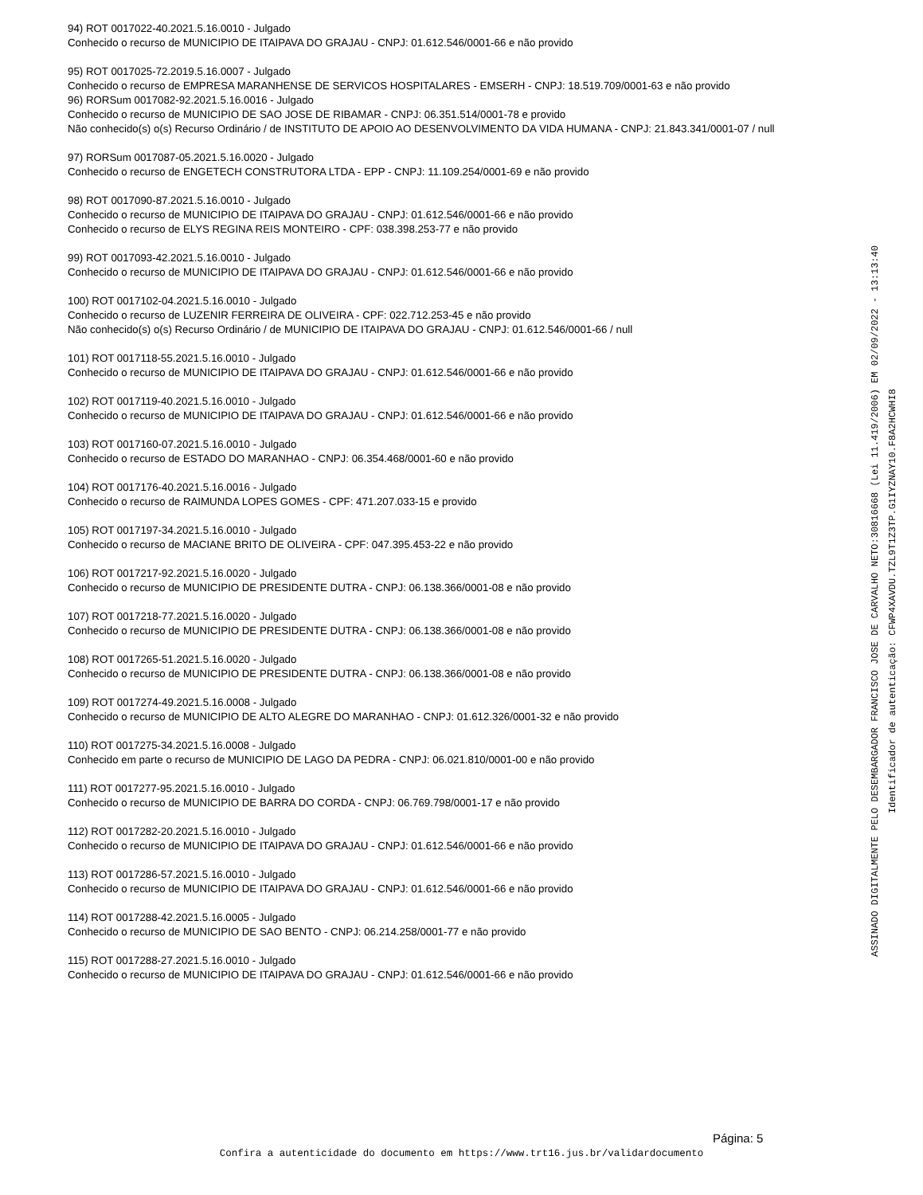94) ROT 0017022-40.2021.5.16.0010 - Julgado
Conhecido o recurso de MUNICIPIO DE ITAIPAVA DO GRAJAU - CNPJ: 01.612.546/0001-66 e não provido
95) ROT 0017025-72.2019.5.16.0007 - Julgado
Conhecido o recurso de EMPRESA MARANHENSE DE SERVICOS HOSPITALARES - EMSERH - CNPJ: 18.519.709/0001-63 e não provido
96) RORSum 0017082-92.2021.5.16.0016 - Julgado
Conhecido o recurso de MUNICIPIO DE SAO JOSE DE RIBAMAR - CNPJ: 06.351.514/0001-78 e provido
Não conhecido(s) o(s) Recurso Ordinário / de INSTITUTO DE APOIO AO DESENVOLVIMENTO DA VIDA HUMANA - CNPJ: 21.843.341/0001-07 / null
97) RORSum 0017087-05.2021.5.16.0020 - Julgado
Conhecido o recurso de ENGETECH CONSTRUTORA LTDA - EPP - CNPJ: 11.109.254/0001-69 e não provido
98) ROT 0017090-87.2021.5.16.0010 - Julgado
Conhecido o recurso de MUNICIPIO DE ITAIPAVA DO GRAJAU - CNPJ: 01.612.546/0001-66 e não provido
Conhecido o recurso de ELYS REGINA REIS MONTEIRO - CPF: 038.398.253-77 e não provido
99) ROT 0017093-42.2021.5.16.0010 - Julgado
Conhecido o recurso de MUNICIPIO DE ITAIPAVA DO GRAJAU - CNPJ: 01.612.546/0001-66 e não provido
100) ROT 0017102-04.2021.5.16.0010 - Julgado
Conhecido o recurso de LUZENIR FERREIRA DE OLIVEIRA - CPF: 022.712.253-45 e não provido
Não conhecido(s) o(s) Recurso Ordinário / de MUNICIPIO DE ITAIPAVA DO GRAJAU - CNPJ: 01.612.546/0001-66 / null
101) ROT 0017118-55.2021.5.16.0010 - Julgado
Conhecido o recurso de MUNICIPIO DE ITAIPAVA DO GRAJAU - CNPJ: 01.612.546/0001-66 e não provido
102) ROT 0017119-40.2021.5.16.0010 - Julgado
Conhecido o recurso de MUNICIPIO DE ITAIPAVA DO GRAJAU - CNPJ: 01.612.546/0001-66 e não provido
103) ROT 0017160-07.2021.5.16.0010 - Julgado
Conhecido o recurso de ESTADO DO MARANHAO - CNPJ: 06.354.468/0001-60 e não provido
104) ROT 0017176-40.2021.5.16.0016 - Julgado
Conhecido o recurso de RAIMUNDA LOPES GOMES - CPF: 471.207.033-15 e provido
105) ROT 0017197-34.2021.5.16.0010 - Julgado
Conhecido o recurso de MACIANE BRITO DE OLIVEIRA - CPF: 047.395.453-22 e não provido
106) ROT 0017217-92.2021.5.16.0020 - Julgado
Conhecido o recurso de MUNICIPIO DE PRESIDENTE DUTRA - CNPJ: 06.138.366/0001-08 e não provido
107) ROT 0017218-77.2021.5.16.0020 - Julgado
Conhecido o recurso de MUNICIPIO DE PRESIDENTE DUTRA - CNPJ: 06.138.366/0001-08 e não provido
108) ROT 0017265-51.2021.5.16.0020 - Julgado
Conhecido o recurso de MUNICIPIO DE PRESIDENTE DUTRA - CNPJ: 06.138.366/0001-08 e não provido
109) ROT 0017274-49.2021.5.16.0008 - Julgado
Conhecido o recurso de MUNICIPIO DE ALTO ALEGRE DO MARANHAO - CNPJ: 01.612.326/0001-32 e não provido
110) ROT 0017275-34.2021.5.16.0008 - Julgado
Conhecido em parte o recurso de MUNICIPIO DE LAGO DA PEDRA - CNPJ: 06.021.810/0001-00 e não provido
111) ROT 0017277-95.2021.5.16.0010 - Julgado
Conhecido o recurso de MUNICIPIO DE BARRA DO CORDA - CNPJ: 06.769.798/0001-17 e não provido
112) ROT 0017282-20.2021.5.16.0010 - Julgado
Conhecido o recurso de MUNICIPIO DE ITAIPAVA DO GRAJAU - CNPJ: 01.612.546/0001-66 e não provido
113) ROT 0017286-57.2021.5.16.0010 - Julgado
Conhecido o recurso de MUNICIPIO DE ITAIPAVA DO GRAJAU - CNPJ: 01.612.546/0001-66 e não provido
114) ROT 0017288-42.2021.5.16.0005 - Julgado
Conhecido o recurso de MUNICIPIO DE SAO BENTO - CNPJ: 06.214.258/0001-77 e não provido
115) ROT 0017288-27.2021.5.16.0010 - Julgado
Conhecido o recurso de MUNICIPIO DE ITAIPAVA DO GRAJAU - CNPJ: 01.612.546/0001-66 e não provido
ASSINADO DIGITALMENTE PELO DESEMBARGADOR FRANCISCO JOSE DE CARVALHO NETO:30816668 (Lei 11.419/2006) EM 02/09/2022 - 13:13:40
Identificador de autenticação: CFWP4XAVDU.TZL9T1Z3TP.G1IYZNAY10.F8A2HCWHI8
Página: 5
Confira a autenticidade do documento em https://www.trt16.jus.br/validardocumento